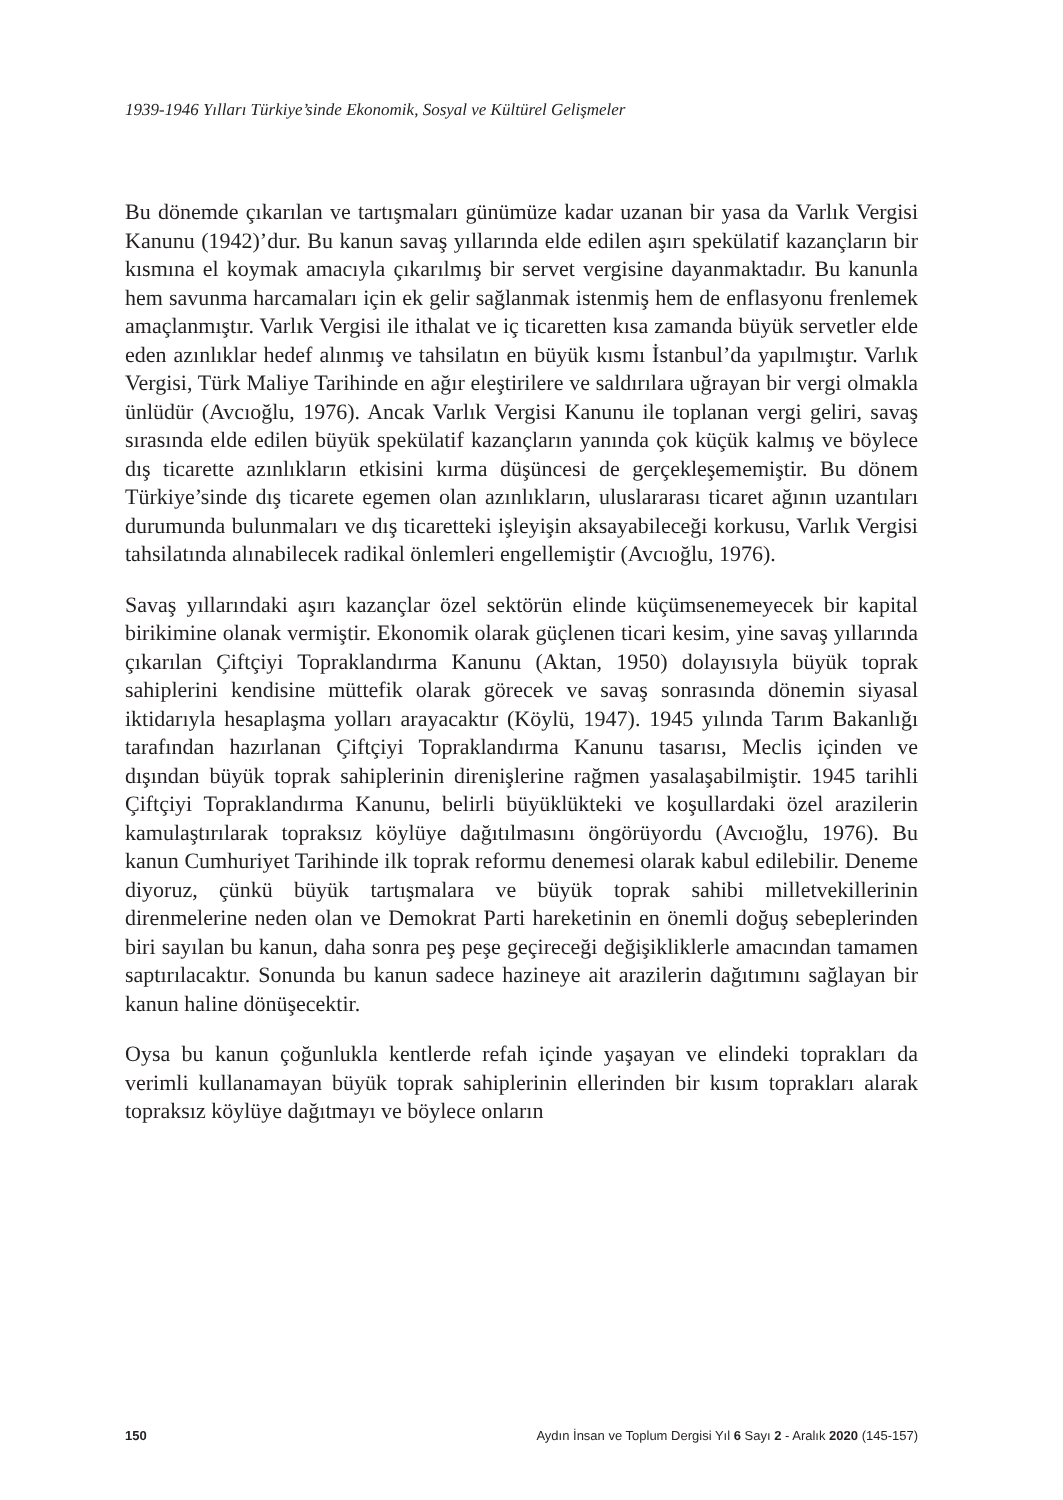1939-1946 Yılları Türkiye’sinde Ekonomik, Sosyal ve Kültürel Gelişmeler
Bu dönemde çıkarılan ve tartışmaları günümüze kadar uzanan bir yasa da Varlık Vergisi Kanunu (1942)’dur. Bu kanun savaş yıllarında elde edilen aşırı spekülatif kazançların bir kısmına el koymak amacıyla çıkarılmış bir servet vergisine dayanmaktadır. Bu kanunla hem savunma harcamaları için ek gelir sağlanmak istenmiş hem de enflasyonu frenlemek amaçlanmıştır. Varlık Vergisi ile ithalat ve iç ticaretten kısa zamanda büyük servetler elde eden azınlıklar hedef alınmış ve tahsilatın en büyük kısmı İstanbul’da yapılmıştır. Varlık Vergisi, Türk Maliye Tarihinde en ağır eleştirilere ve saldırılara uğrayan bir vergi olmakla ünlüdür (Avcıoğlu, 1976). Ancak Varlık Vergisi Kanunu ile toplanan vergi geliri, savaş sırasında elde edilen büyük spekülatif kazançların yanında çok küçük kalmış ve böylece dış ticarette azınlıkların etkisini kırma düşüncesi de gerçekleşememiştir. Bu dönem Türkiye’sinde dış ticarete egemen olan azınlıkların, uluslararası ticaret ağının uzantıları durumunda bulunmaları ve dış ticaretteki işleyişin aksayabileceği korkusu, Varlık Vergisi tahsilatında alınabilecek radikal önlemleri engellemiştir (Avcıoğlu, 1976).
Savaş yıllarındaki aşırı kazançlar özel sektörün elinde küçümsenemeyecek bir kapital birikimine olanak vermiştir. Ekonomik olarak güçlenen ticari kesim, yine savaş yıllarında çıkarılan Çiftçiyi Topraklandırma Kanunu (Aktan, 1950) dolayısıyla büyük toprak sahiplerini kendisine müttefik olarak görecek ve savaş sonrasında dönemin siyasal iktidarıyla hesaplaşma yolları arayacaktır (Köylü, 1947). 1945 yılında Tarım Bakanlığı tarafından hazırlanan Çiftçiyi Topraklandırma Kanunu tasarısı, Meclis içinden ve dışından büyük toprak sahiplerinin direnişlerine rağmen yasalaşabilmiştir. 1945 tarihli Çiftçiyi Topraklandırma Kanunu, belirli büyüklükteki ve koşullardaki özel arazilerin kamulaştırılarak topraksız köylüye dağıtılmasını öngörüyordu (Avcıoğlu, 1976). Bu kanun Cumhuriyet Tarihinde ilk toprak reformu denemesi olarak kabul edilebilir. Deneme diyoruz, çünkü büyük tartışmalara ve büyük toprak sahibi milletvekillerinin direnmelerine neden olan ve Demokrat Parti hareketinin en önemli doğuş sebeplerinden biri sayılan bu kanun, daha sonra peş peşe geçireceği değişikliklerle amacından tamamen saptırılacaktır. Sonunda bu kanun sadece hazineye ait arazilerin dağıtımını sağlayan bir kanun haline dönüşecektir.
Oysa bu kanun çoğunlukla kentlerde refah içinde yaşayan ve elindeki toprakları da verimli kullanamayan büyük toprak sahiplerinin ellerinden bir kısım toprakları alarak topraksız köylüye dağıtmayı ve böylece onların
150 Aydın İnsan ve Toplum Dergisi Yıl 6 Sayı 2 - Aralık 2020 (145-157)